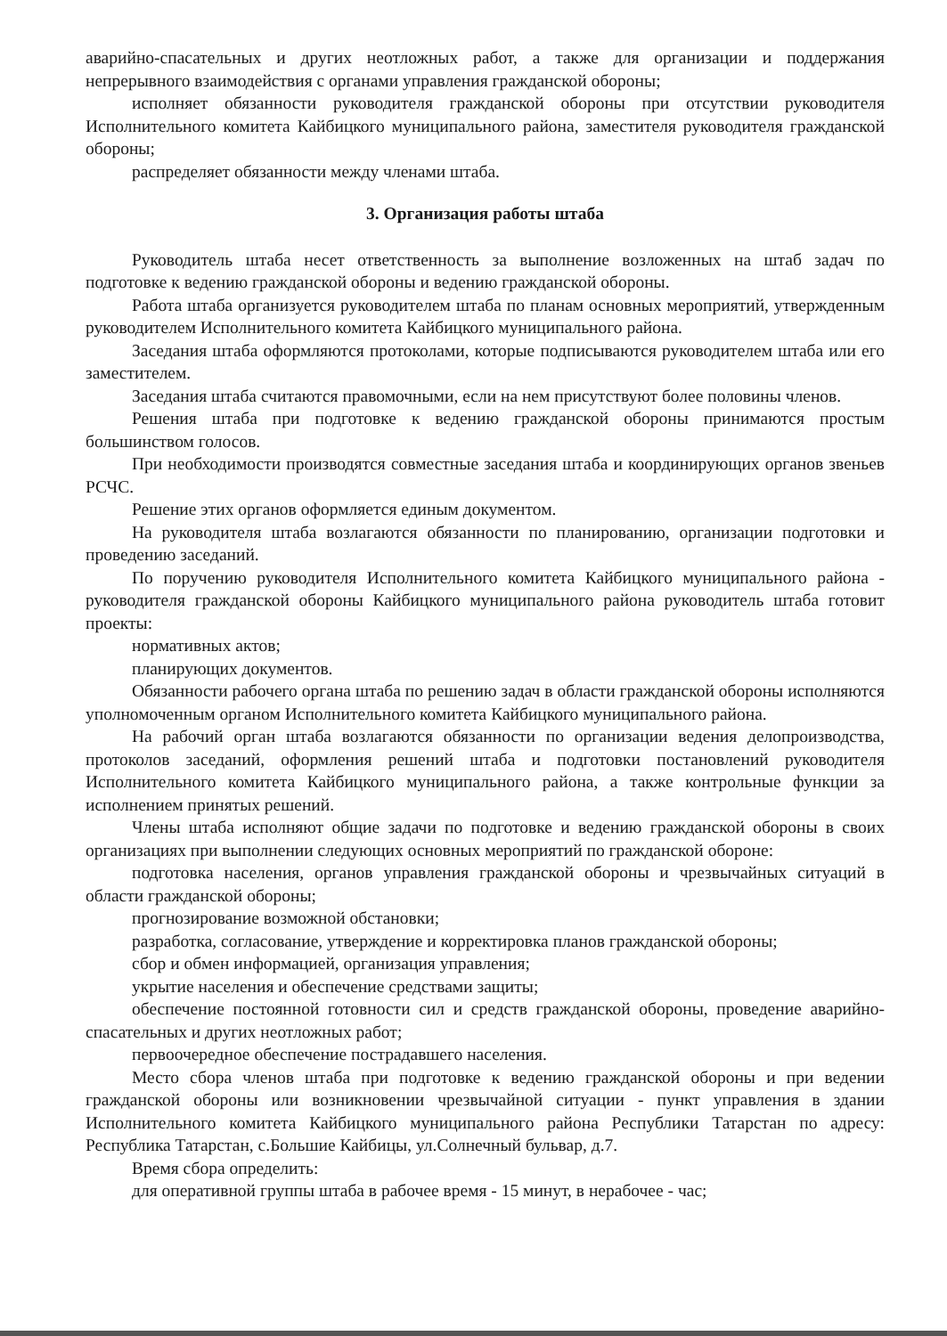аварийно-спасательных и других неотложных работ, а также для организации и поддержания непрерывного взаимодействия с органами управления гражданской обороны;
исполняет обязанности руководителя гражданской обороны при отсутствии руководителя Исполнительного комитета Кайбицкого муниципального района, заместителя руководителя гражданской обороны;
распределяет обязанности между членами штаба.
3. Организация работы штаба
Руководитель штаба несет ответственность за выполнение возложенных на штаб задач по подготовке к ведению гражданской обороны и ведению гражданской обороны.
Работа штаба организуется руководителем штаба по планам основных мероприятий, утвержденным руководителем Исполнительного комитета Кайбицкого муниципального района.
Заседания штаба оформляются протоколами, которые подписываются руководителем штаба или его заместителем.
Заседания штаба считаются правомочными, если на нем присутствуют более половины членов.
Решения штаба при подготовке к ведению гражданской обороны принимаются простым большинством голосов.
При необходимости производятся совместные заседания штаба и координирующих органов звеньев РСЧС.
Решение этих органов оформляется единым документом.
На руководителя штаба возлагаются обязанности по планированию, организации подготовки и проведению заседаний.
По поручению руководителя Исполнительного комитета Кайбицкого муниципального района - руководителя гражданской обороны Кайбицкого муниципального района руководитель штаба готовит проекты:
нормативных актов;
планирующих документов.
Обязанности рабочего органа штаба по решению задач в области гражданской обороны исполняются уполномоченным органом Исполнительного комитета Кайбицкого муниципального района.
На рабочий орган штаба возлагаются обязанности по организации ведения делопроизводства, протоколов заседаний, оформления решений штаба и подготовки постановлений руководителя Исполнительного комитета Кайбицкого муниципального района, а также контрольные функции за исполнением принятых решений.
Члены штаба исполняют общие задачи по подготовке и ведению гражданской обороны в своих организациях при выполнении следующих основных мероприятий по гражданской обороне:
подготовка населения, органов управления гражданской обороны и чрезвычайных ситуаций в области гражданской обороны;
прогнозирование возможной обстановки;
разработка, согласование, утверждение и корректировка планов гражданской обороны;
сбор и обмен информацией, организация управления;
укрытие населения и обеспечение средствами защиты;
обеспечение постоянной готовности сил и средств гражданской обороны, проведение аварийно-спасательных и других неотложных работ;
первоочередное обеспечение пострадавшего населения.
Место сбора членов штаба при подготовке к ведению гражданской обороны и при ведении гражданской обороны или возникновении чрезвычайной ситуации - пункт управления в здании Исполнительного комитета Кайбицкого муниципального района Республики Татарстан по адресу: Республика Татарстан, с.Большие Кайбицы, ул.Солнечный бульвар, д.7.
Время сбора определить:
для оперативной группы штаба в рабочее время - 15 минут, в нерабочее - час;